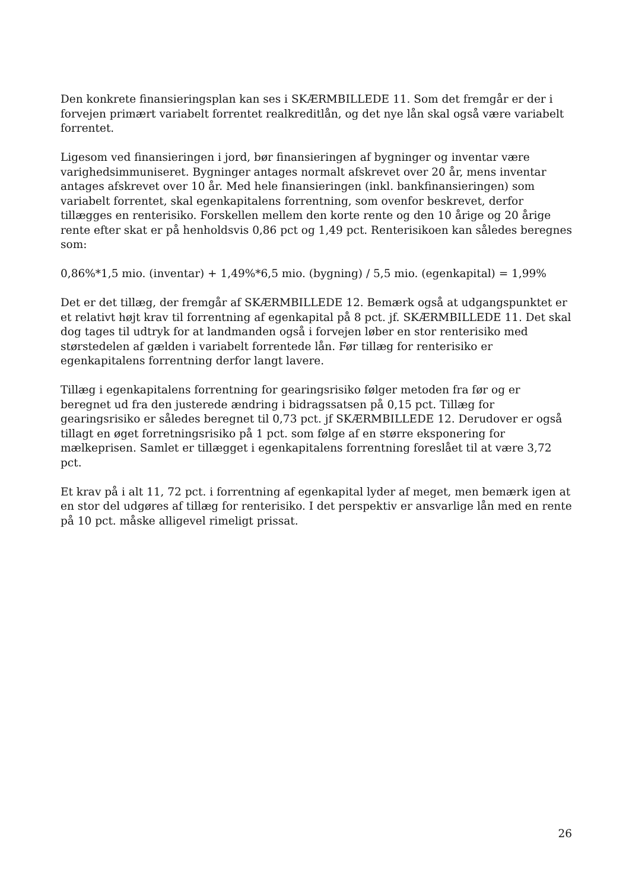Den konkrete finansieringsplan kan ses i SKÆRMBILLEDE 11. Som det fremgår er der i forvejen primært variabelt forrentet realkreditlån, og det nye lån skal også være variabelt forrentet.
Ligesom ved finansieringen i jord, bør finansieringen af bygninger og inventar være varighedsimmuniseret. Bygninger antages normalt afskrevet over 20 år, mens inventar antages afskrevet over 10 år. Med hele finansieringen (inkl. bankfinansieringen) som variabelt forrentet, skal egenkapitalens forrentning, som ovenfor beskrevet, derfor tillægges en renterisiko. Forskellen mellem den korte rente og den 10 årige og 20 årige rente efter skat er på henholdsvis 0,86 pct og 1,49 pct. Renterisikoen kan således beregnes som:
0,86%*1,5 mio. (inventar) + 1,49%*6,5 mio. (bygning) / 5,5 mio. (egenkapital) = 1,99%
Det er det tillæg, der fremgår af SKÆRMBILLEDE 12. Bemærk også at udgangspunktet er et relativt højt krav til forrentning af egenkapital på 8 pct. jf. SKÆRMBILLEDE 11. Det skal dog tages til udtryk for at landmanden også i forvejen løber en stor renterisiko med størstedelen af gælden i variabelt forrentede lån. Før tillæg for renterisiko er egenkapitalens forrentning derfor langt lavere.
Tillæg i egenkapitalens forrentning for gearingsrisiko følger metoden fra før og er beregnet ud fra den justerede ændring i bidragssatsen på 0,15 pct. Tillæg for gearingsrisiko er således beregnet til 0,73 pct. jf SKÆRMBILLEDE 12. Derudover er også tillagt en øget forretningsrisiko på 1 pct. som følge af en større eksponering for mælkeprisen. Samlet er tillægget i egenkapitalens forrentning foreslået til at være 3,72 pct.
Et krav på i alt 11, 72 pct. i forrentning af egenkapital lyder af meget, men bemærk igen at en stor del udgøres af tillæg for renterisiko. I det perspektiv er ansvarlige lån med en rente på 10 pct. måske alligevel rimeligt prissat.
26